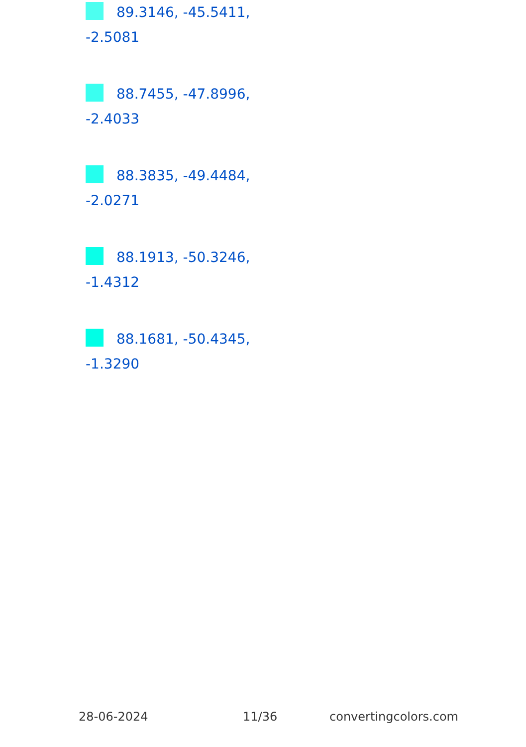89.3146, -45.5411, -2.5081
88.7455, -47.8996, -2.4033
88.3835, -49.4484, -2.0271
88.1913, -50.3246, -1.4312
88.1681, -50.4345, -1.3290
28-06-2024 11/36 convertingcolors.com